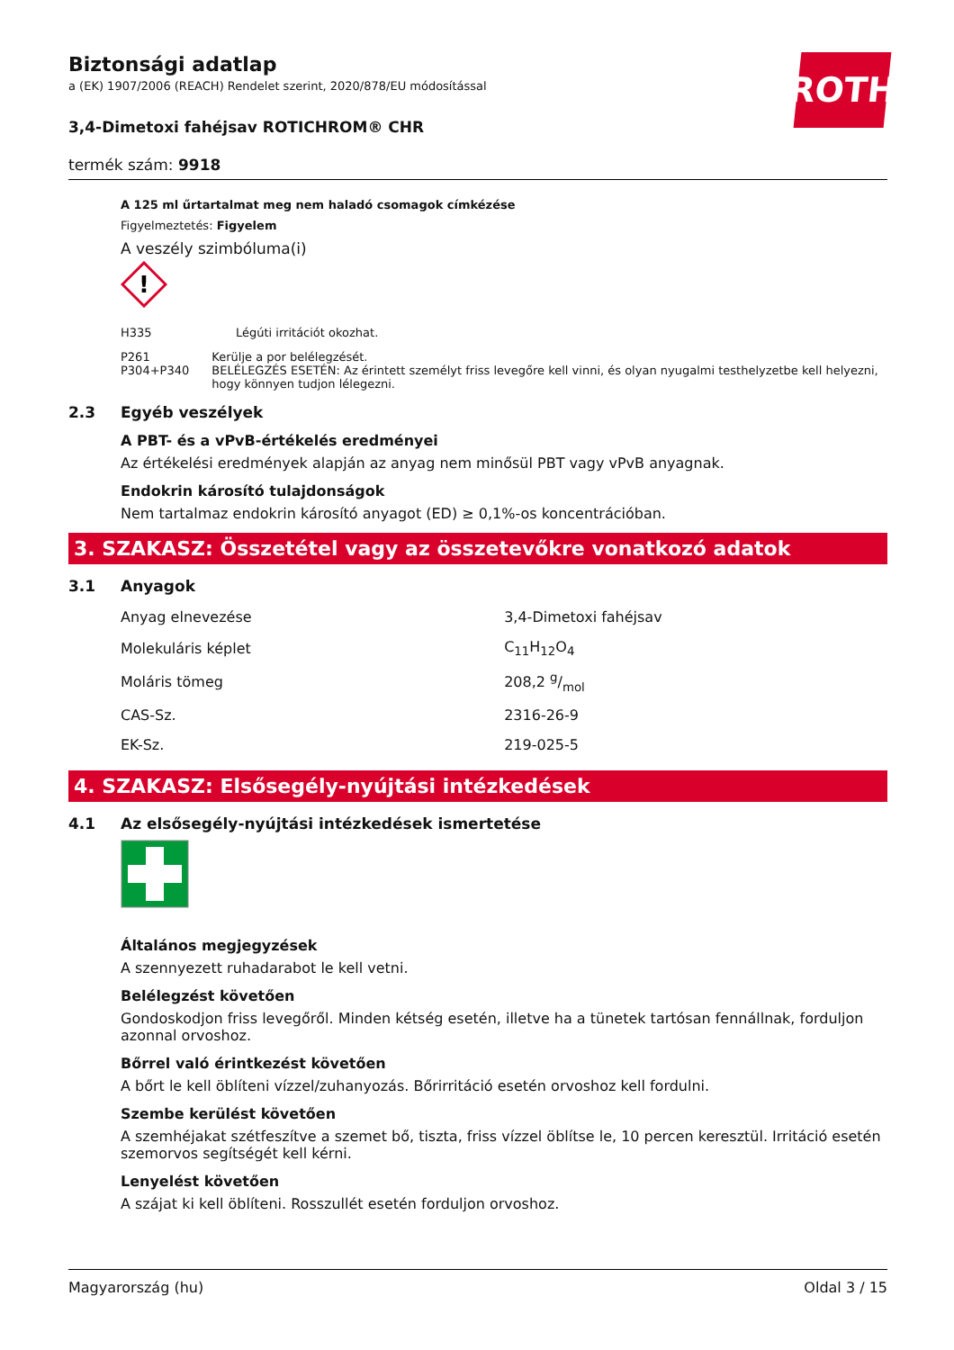ROTH
Biztonsági adatlap
a (EK) 1907/2006 (REACH) Rendelet szerint, 2020/878/EU módosítással
3,4-Dimetoxi fahéjsav ROTICHROM® CHR
termék szám: 9918
A 125 ml űrtartalmat meg nem haladó csomagok címkézése
Figyelmeztetés: Figyelem
A veszély szimbóluma(i)
!
H335 Légúti irritációt okozhat.
P261
P304+P340
Kerülje a por belélegzését.
BELÉLEGZÉS ESETÉN: Az érintett személyt friss levegőre kell vinni, és olyan nyugalmi testhelyzetbe kell he­lyezni, hogy könnyen tudjon lélegezni.
2.3 Egyéb veszélyek
A PBT- és a vPvB-értékelés eredményei
Az értékelési eredmények alapján az anyag nem minősül PBT vagy vPvB anyagnak.
Endokrin károsító tulajdonságok
Nem tartalmaz endokrin károsító anyagot (ED) ≥ 0,1%-os koncentrációban.
3. SZAKASZ: Összetétel vagy az összetevőkre vonatkozó adatok
3.1 Anyagok
| Anyag elnevezése | 3,4-Dimetoxi fahéjsav |
| Molekuláris képlet | C<sub>11</sub>H<sub>12</sub>O<sub>4</sub> |
| Moláris tömeg | 208,2 g/mol |
| CAS-Sz. | 2316-26-9 |
| EK-Sz. | 219-025-5 |
4. SZAKASZ: Elsősegély-nyújtási intézkedések
4.1 Az elsősegély-nyújtási intézkedések ismertetése
Általános megjegyzések
A szennyezett ruhadarabot le kell vetni.
Belélegzést követően
Gondoskodjon friss levegőről. Minden kétség esetén, illetve ha a tünetek tartósan fennállnak, fordul­jon azonnal orvoshoz.
Bőrrel való érintkezést követően
A bőrt le kell öblíteni vízzel/zuhanyozás. Bőrirritáció esetén orvoshoz kell fordulni.
Szembe kerülést követően
A szemhéjakat szétfeszítve a szemet bő, tiszta, friss vízzel öblítse le, 10 percen keresztül. Irritáció ese­tén szemorvos segítségét kell kérni.
Lenyelést követően
A szájat ki kell öblíteni. Rosszullét esetén forduljon orvoshoz.
Magyarország (hu) Oldal 3 / 15